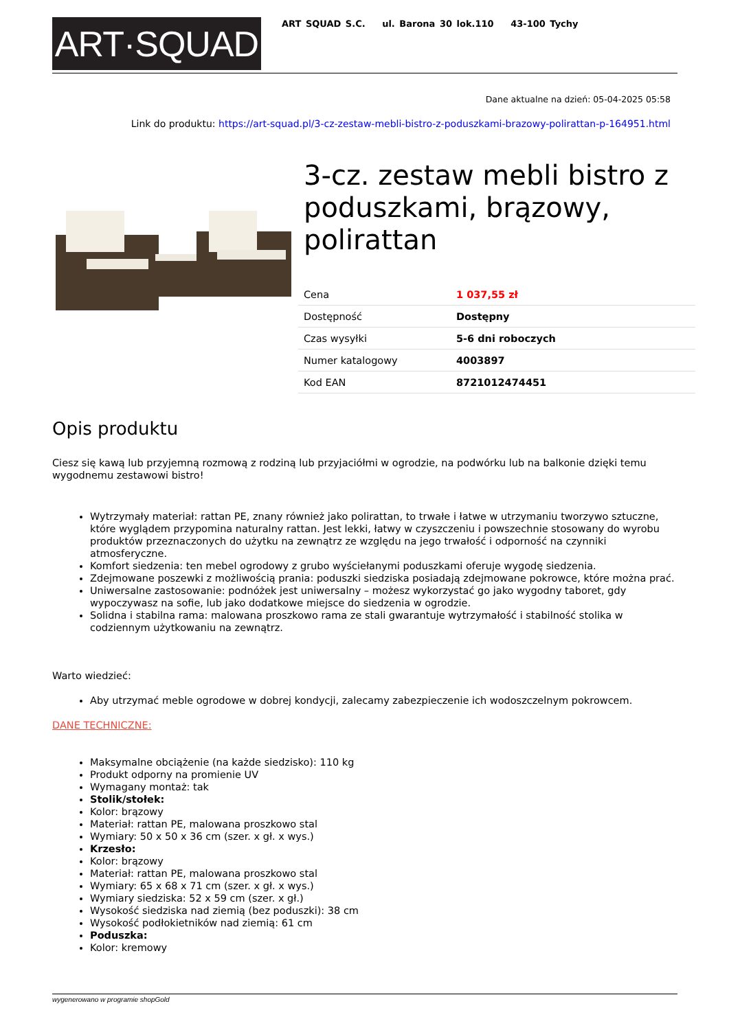ART·SQUAD
ART SQUAD S.C. ul. Barona 30 lok.110 43-100 Tychy
Dane aktualne na dzień: 05-04-2025 05:58
Link do produktu: https://art-squad.pl/3-cz-zestaw-mebli-bistro-z-poduszkami-brazowy-polirattan-p-164951.html
3-cz. zestaw mebli bistro z poduszkami, brązowy, polirattan
| Cena | 1 037,55 zł |
| Dostępność | Dostępny |
| Czas wysyłki | 5-6 dni roboczych |
| Numer katalogowy | 4003897 |
| Kod EAN | 8721012474451 |
Opis produktu
Ciesz się kawą lub przyjemną rozmową z rodziną lub przyjaciółmi w ogrodzie, na podwórku lub na balkonie dzięki temu wygodnemu zestawowi bistro!
Wytrzymały materiał: rattan PE, znany również jako polirattan, to trwałe i łatwe w utrzymaniu tworzywo sztuczne, które wyglądem przypomina naturalny rattan. Jest lekki, łatwy w czyszczeniu i powszechnie stosowany do wyrobu produktów przeznaczonych do użytku na zewnątrz ze względu na jego trwałość i odporność na czynniki atmosferyczne.
Komfort siedzenia: ten mebel ogrodowy z grubo wyściełanymi poduszkami oferuje wygodę siedzenia.
Zdejmowane poszewki z możliwością prania: poduszki siedziska posiadają zdejmowane pokrowce, które można prać.
Uniwersalne zastosowanie: podnóżek jest uniwersalny – możesz wykorzystać go jako wygodny taboret, gdy wypoczywasz na sofie, lub jako dodatkowe miejsce do siedzenia w ogrodzie.
Solidna i stabilna rama: malowana proszkowo rama ze stali gwarantuje wytrzymałość i stabilność stolika w codziennym użytkowaniu na zewnątrz.
Warto wiedzieć:
Aby utrzymać meble ogrodowe w dobrej kondycji, zalecamy zabezpieczenie ich wodoszczelnym pokrowcem.
DANE TECHNICZNE:
Maksymalne obciążenie (na każde siedzisko): 110 kg
Produkt odporny na promienie UV
Wymagany montaż: tak
Stolik/stołek:
Kolor: brązowy
Materiał: rattan PE, malowana proszkowo stal
Wymiary: 50 x 50 x 36 cm (szer. x gł. x wys.)
Krzesło:
Kolor: brązowy
Materiał: rattan PE, malowana proszkowo stal
Wymiary: 65 x 68 x 71 cm (szer. x gł. x wys.)
Wymiary siedziska: 52 x 59 cm (szer. x gł.)
Wysokość siedziska nad ziemią (bez poduszki): 38 cm
Wysokość podłokietników nad ziemią: 61 cm
Poduszka:
Kolor: kremowy
wygenerowano w programie shopGold